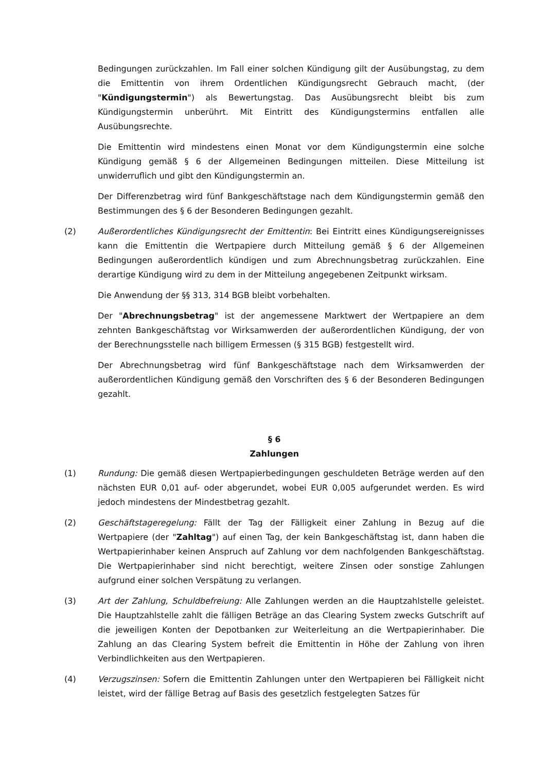Bedingungen zurückzahlen. Im Fall einer solchen Kündigung gilt der Ausübungstag, zu dem die Emittentin von ihrem Ordentlichen Kündigungsrecht Gebrauch macht, (der "Kündigungstermin") als Bewertungstag. Das Ausübungsrecht bleibt bis zum Kündigungstermin unberührt. Mit Eintritt des Kündigungstermins entfallen alle Ausübungsrechte.
Die Emittentin wird mindestens einen Monat vor dem Kündigungstermin eine solche Kündigung gemäß § 6 der Allgemeinen Bedingungen mitteilen. Diese Mitteilung ist unwiderruflich und gibt den Kündigungstermin an.
Der Differenzbetrag wird fünf Bankgeschäftstage nach dem Kündigungstermin gemäß den Bestimmungen des § 6 der Besonderen Bedingungen gezahlt.
(2) Außerordentliches Kündigungsrecht der Emittentin: Bei Eintritt eines Kündigungsereignisses kann die Emittentin die Wertpapiere durch Mitteilung gemäß § 6 der Allgemeinen Bedingungen außerordentlich kündigen und zum Abrechnungsbetrag zurückzahlen. Eine derartige Kündigung wird zu dem in der Mitteilung angegebenen Zeitpunkt wirksam.
Die Anwendung der §§ 313, 314 BGB bleibt vorbehalten.
Der "Abrechnungsbetrag" ist der angemessene Marktwert der Wertpapiere an dem zehnten Bankgeschäftstag vor Wirksamwerden der außerordentlichen Kündigung, der von der Berechnungsstelle nach billigem Ermessen (§ 315 BGB) festgestellt wird.
Der Abrechnungsbetrag wird fünf Bankgeschäftstage nach dem Wirksamwerden der außerordentlichen Kündigung gemäß den Vorschriften des § 6 der Besonderen Bedingungen gezahlt.
§ 6
Zahlungen
(1) Rundung: Die gemäß diesen Wertpapierbedingungen geschuldeten Beträge werden auf den nächsten EUR 0,01 auf- oder abgerundet, wobei EUR 0,005 aufgerundet werden. Es wird jedoch mindestens der Mindestbetrag gezahlt.
(2) Geschäftstageregelung: Fällt der Tag der Fälligkeit einer Zahlung in Bezug auf die Wertpapiere (der "Zahltag") auf einen Tag, der kein Bankgeschäftstag ist, dann haben die Wertpapierinhaber keinen Anspruch auf Zahlung vor dem nachfolgenden Bankgeschäftstag. Die Wertpapierinhaber sind nicht berechtigt, weitere Zinsen oder sonstige Zahlungen aufgrund einer solchen Verspätung zu verlangen.
(3) Art der Zahlung, Schuldbefreiung: Alle Zahlungen werden an die Hauptzahlstelle geleistet. Die Hauptzahlstelle zahlt die fälligen Beträge an das Clearing System zwecks Gutschrift auf die jeweiligen Konten der Depotbanken zur Weiterleitung an die Wertpapierinhaber. Die Zahlung an das Clearing System befreit die Emittentin in Höhe der Zahlung von ihren Verbindlichkeiten aus den Wertpapieren.
(4) Verzugszinsen: Sofern die Emittentin Zahlungen unter den Wertpapieren bei Fälligkeit nicht leistet, wird der fällige Betrag auf Basis des gesetzlich festgelegten Satzes für